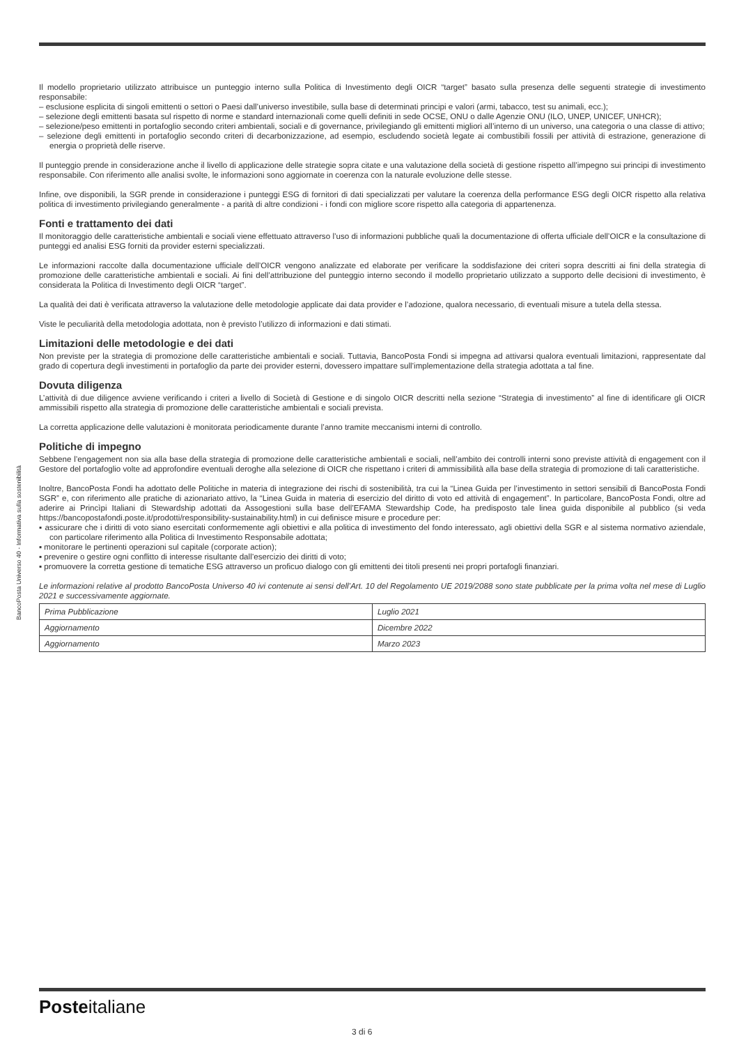BancoPosta Universo 40 - Informativa sulla sostenibilità
Il modello proprietario utilizzato attribuisce un punteggio interno sulla Politica di Investimento degli OICR “target” basato sulla presenza delle seguenti strategie di investimento responsabile:
– esclusione esplicita di singoli emittenti o settori o Paesi dall’universo investibile, sulla base di determinati principi e valori (armi, tabacco, test su animali, ecc.);
– selezione degli emittenti basata sul rispetto di norme e standard internazionali come quelli definiti in sede OCSE, ONU o dalle Agenzie ONU (ILO, UNEP, UNICEF, UNHCR);
– selezione/peso emittenti in portafoglio secondo criteri ambientali, sociali e di governance, privilegiando gli emittenti migliori all’interno di un universo, una categoria o una classe di attivo;
– selezione degli emittenti in portafoglio secondo criteri di decarbonizzazione, ad esempio, escludendo società legate ai combustibili fossili per attività di estrazione, generazione di energia o proprietà delle riserve.
Il punteggio prende in considerazione anche il livello di applicazione delle strategie sopra citate e una valutazione della società di gestione rispetto all’impegno sui principi di investimento responsabile. Con riferimento alle analisi svolte, le informazioni sono aggiornate in coerenza con la naturale evoluzione delle stesse.
Infine, ove disponibili, la SGR prende in considerazione i punteggi ESG di fornitori di dati specializzati per valutare la coerenza della performance ESG degli OICR rispetto alla relativa politica di investimento privilegiando generalmente - a parità di altre condizioni - i fondi con migliore score rispetto alla categoria di appartenenza.
Fonti e trattamento dei dati
Il monitoraggio delle caratteristiche ambientali e sociali viene effettuato attraverso l’uso di informazioni pubbliche quali la documentazione di offerta ufficiale dell’OICR e la consultazione di punteggi ed analisi ESG forniti da provider esterni specializzati.
Le informazioni raccolte dalla documentazione ufficiale dell’OICR vengono analizzate ed elaborate per verificare la soddisfazione dei criteri sopra descritti ai fini della strategia di promozione delle caratteristiche ambientali e sociali. Ai fini dell’attribuzione del punteggio interno secondo il modello proprietario utilizzato a supporto delle decisioni di investimento, è considerata la Politica di Investimento degli OICR “target”.
La qualità dei dati è verificata attraverso la valutazione delle metodologie applicate dai data provider e l’adozione, qualora necessario, di eventuali misure a tutela della stessa.
Viste le peculiarità della metodologia adottata, non è previsto l’utilizzo di informazioni e dati stimati.
Limitazioni delle metodologie e dei dati
Non previste per la strategia di promozione delle caratteristiche ambientali e sociali. Tuttavia, BancoPosta Fondi si impegna ad attivarsi qualora eventuali limitazioni, rappresentate dal grado di copertura degli investimenti in portafoglio da parte dei provider esterni, dovessero impattare sull’implementazione della strategia adottata a tal fine.
Dovuta diligenza
L’attività di due diligence avviene verificando i criteri a livello di Società di Gestione e di singolo OICR descritti nella sezione “Strategia di investimento” al fine di identificare gli OICR ammissibili rispetto alla strategia di promozione delle caratteristiche ambientali e sociali prevista.
La corretta applicazione delle valutazioni è monitorata periodicamente durante l’anno tramite meccanismi interni di controllo.
Politiche di impegno
Sebbene l’engagement non sia alla base della strategia di promozione delle caratteristiche ambientali e sociali, nell’ambito dei controlli interni sono previste attività di engagement con il Gestore del portafoglio volte ad approfondire eventuali deroghe alla selezione di OICR che rispettano i criteri di ammissibilità alla base della strategia di promozione di tali caratteristiche.
Inoltre, BancoPosta Fondi ha adottato delle Politiche in materia di integrazione dei rischi di sostenibilità, tra cui la “Linea Guida per l’investimento in settori sensibili di BancoPosta Fondi SGR” e, con riferimento alle pratiche di azionariato attivo, la “Linea Guida in materia di esercizio del diritto di voto ed attività di engagement”. In particolare, BancoPosta Fondi, oltre ad aderire ai Princìpi Italiani di Stewardship adottati da Assogestioni sulla base dell’EFAMA Stewardship Code, ha predisposto tale linea guida disponibile al pubblico (si veda https://bancopostafondi.poste.it/prodotti/responsibility-sustainability.html) in cui definisce misure e procedure per:
▪ assicurare che i diritti di voto siano esercitati conformemente agli obiettivi e alla politica di investimento del fondo interessato, agli obiettivi della SGR e al sistema normativo aziendale, con particolare riferimento alla Politica di Investimento Responsabile adottata;
▪ monitorare le pertinenti operazioni sul capitale (corporate action);
▪ prevenire o gestire ogni conflitto di interesse risultante dall’esercizio dei diritti di voto;
▪ promuovere la corretta gestione di tematiche ESG attraverso un proficuo dialogo con gli emittenti dei titoli presenti nei propri portafogli finanziari.
Le informazioni relative al prodotto BancoPosta Universo 40 ivi contenute ai sensi dell’Art. 10 del Regolamento UE 2019/2088 sono state pubblicate per la prima volta nel mese di Luglio 2021 e successivamente aggiornate.
| Prima Pubblicazione | Luglio 2021 |
| Aggiornamento | Dicembre 2022 |
| Aggiornamento | Marzo 2023 |
Posteitaliane
3 di 6